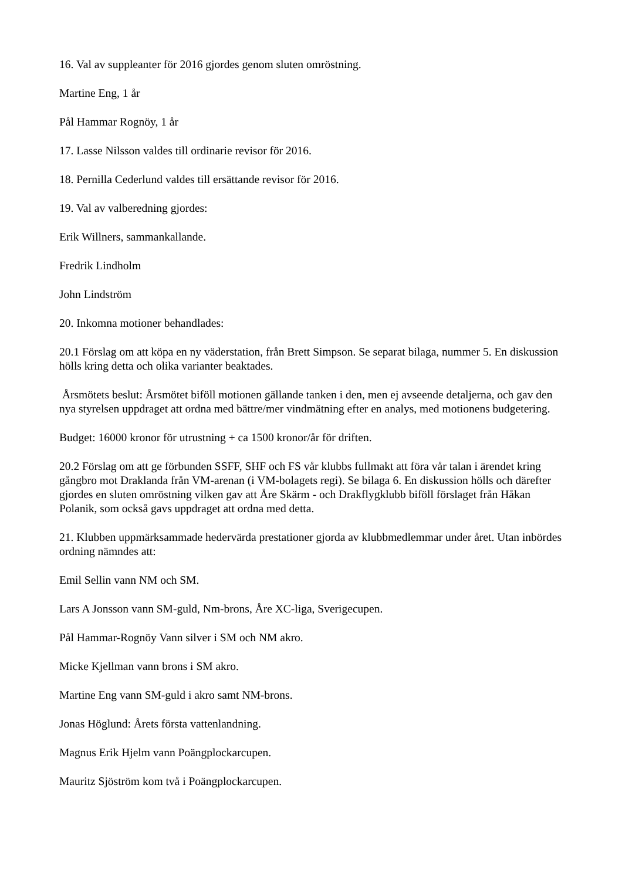16. Val av suppleanter för 2016 gjordes genom sluten omröstning.
Martine Eng, 1 år
Pål Hammar Rognöy, 1 år
17. Lasse Nilsson valdes till ordinarie revisor för 2016.
18. Pernilla Cederlund valdes till ersättande revisor för 2016.
19. Val av valberedning gjordes:
Erik Willners, sammankallande.
Fredrik Lindholm
John Lindström
20. Inkomna motioner behandlades:
20.1 Förslag om att köpa en ny väderstation, från Brett Simpson. Se separat bilaga, nummer 5. En diskussion hölls kring detta och olika varianter beaktades.
Årsmötets beslut: Årsmötet biföll motionen gällande tanken i den, men ej avseende detaljerna, och gav den nya styrelsen uppdraget att ordna med bättre/mer vindmätning efter en analys, med motionens budgetering.
Budget: 16000 kronor för utrustning + ca 1500 kronor/år för driften.
20.2 Förslag om att ge förbunden SSFF, SHF och FS vår klubbs fullmakt att föra vår talan i ärendet kring gångbro mot Draklanda från VM-arenan (i VM-bolagets regi). Se bilaga 6. En diskussion hölls och därefter gjordes en sluten omröstning vilken gav att Åre Skärm - och Drakflygklubb biföll förslaget från Håkan Polanik, som också gavs uppdraget att ordna med detta.
21. Klubben uppmärksammade hedervärda prestationer gjorda av klubbmedlemmar under året. Utan inbördes ordning nämndes att:
Emil Sellin vann NM och SM.
Lars A Jonsson vann SM-guld, Nm-brons, Åre XC-liga, Sverigecupen.
Pål Hammar-Rognöy Vann silver i SM och NM akro.
Micke Kjellman vann brons i SM akro.
Martine Eng vann SM-guld i akro samt NM-brons.
Jonas Höglund: Årets första vattenlandning.
Magnus Erik Hjelm vann Poängplockarcupen.
Mauritz Sjöström kom två i Poängplockarcupen.